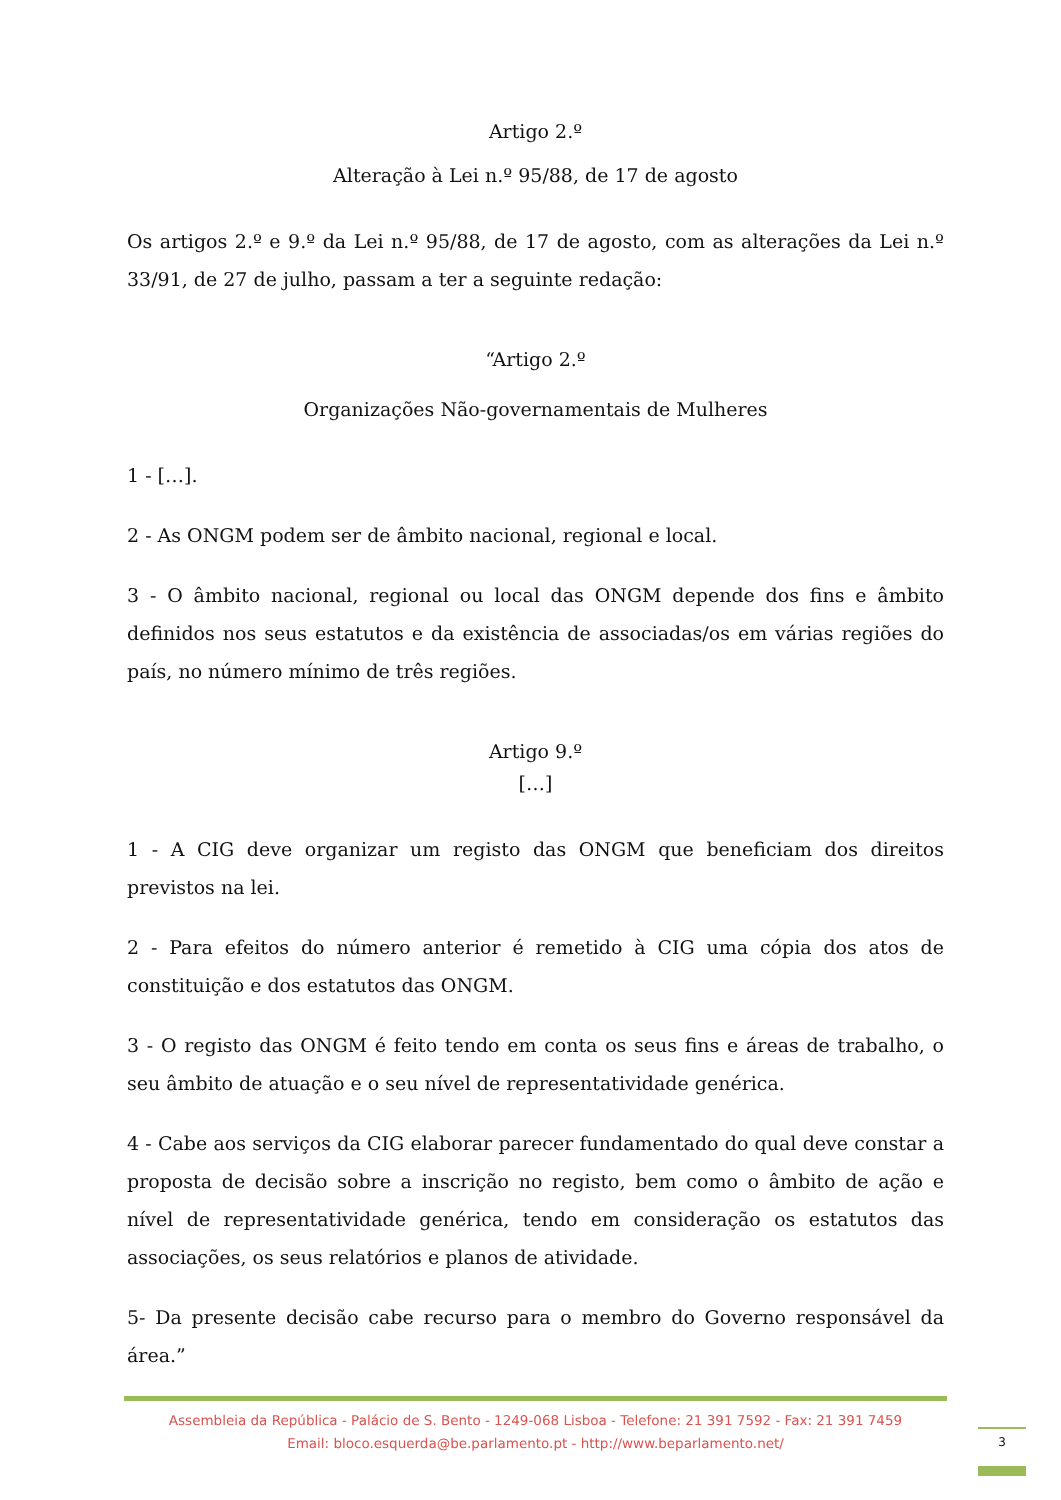Artigo 2.º
Alteração à Lei n.º 95/88, de 17 de agosto
Os artigos 2.º e 9.º da Lei n.º 95/88, de 17 de agosto, com as alterações da Lei n.º 33/91, de 27 de julho, passam a ter a seguinte redação:
“Artigo 2.º
Organizações Não-governamentais de Mulheres
1 - […].
2 - As ONGM podem ser de âmbito nacional, regional e local.
3 - O âmbito nacional, regional ou local das ONGM depende dos fins e âmbito definidos nos seus estatutos e da existência de associadas/os em várias regiões do país, no número mínimo de três regiões.
Artigo 9.º
[…]
1 - A CIG deve organizar um registo das ONGM que beneficiam dos direitos previstos na lei.
2 - Para efeitos do número anterior é remetido à CIG uma cópia dos atos de constituição e dos estatutos das ONGM.
3 - O registo das ONGM é feito tendo em conta os seus fins e áreas de trabalho, o seu âmbito de atuação e o seu nível de representatividade genérica.
4 - Cabe aos serviços da CIG elaborar parecer fundamentado do qual deve constar a proposta de decisão sobre a inscrição no registo, bem como o âmbito de ação e nível de representatividade genérica, tendo em consideração os estatutos das associações, os seus relatórios e planos de atividade.
5- Da presente decisão cabe recurso para o membro do Governo responsável da área.”
Assembleia da República - Palácio de S. Bento - 1249-068 Lisboa - Telefone: 21 391 7592 - Fax: 21 391 7459
Email: bloco.esquerda@be.parlamento.pt - http://www.beparlamento.net/
3